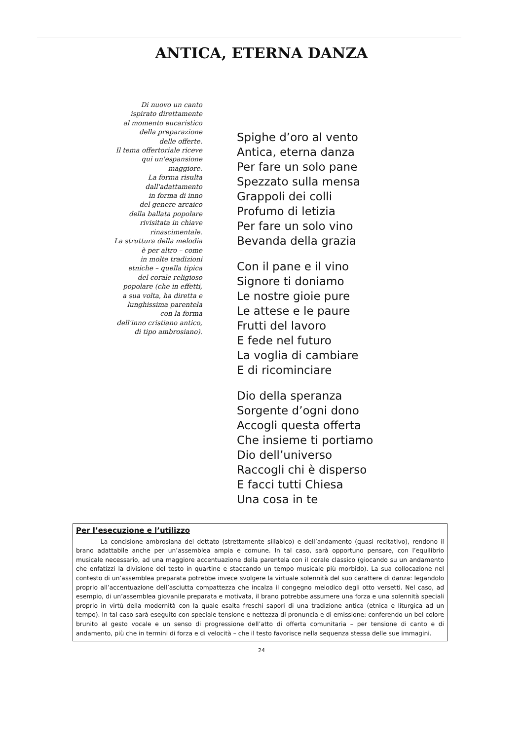ANTICA, ETERNA DANZA
Di nuovo un canto
ispirato direttamente
al momento eucaristico
della preparazione
delle offerte.
Il tema offertoriale riceve
qui un'espansione
maggiore.
La forma risulta
dall'adattamento
in forma di inno
del genere arcaico
della ballata popolare
rivisitata in chiave
rinascimentale.
La struttura della melodia
è per altro – come
in molte tradizioni
etniche – quella tipica
del corale religioso
popolare (che in effetti,
a sua volta, ha diretta e
lunghissima parentela
con la forma
dell'inno cristiano antico,
di tipo ambrosiano).
Spighe d’oro al vento
Antica, eterna danza
Per fare un solo pane
Spezzato sulla mensa
Grappoli dei colli
Profumo di letizia
Per fare un solo vino
Bevanda della grazia
Con il pane e il vino
Signore ti doniamo
Le nostre gioie pure
Le attese e le paure
Frutti del lavoro
E fede nel futuro
La voglia di cambiare
E di ricominciare
Dio della speranza
Sorgente d’ogni dono
Accogli questa offerta
Che insieme ti portiamo
Dio dell’universo
Raccogli chi è disperso
E facci tutti Chiesa
Una cosa in te
Per l’esecuzione e l’utilizzo
La concisione ambrosiana del dettato (strettamente sillabico) e dell’andamento (quasi recitativo), rendono il brano adattabile anche per un’assemblea ampia e comune. In tal caso, sarà opportuno pensare, con l’equilibrio musicale necessario, ad una maggiore accentuazione della parentela con il corale classico (giocando su un andamento che enfatizzi la divisione del testo in quartine e staccando un tempo musicale più morbido). La sua collocazione nel contesto di un’assemblea preparata potrebbe invece svolgere la virtuale solennità del suo carattere di danza: legandolo proprio all’accentuazione dell’asciutta compattezza che incalza il congegno melodico degli otto versetti. Nel caso, ad esempio, di un’assemblea giovanile preparata e motivata, il brano potrebbe assumere una forza e una solennità speciali proprio in virtù della modernità con la quale esalta freschi sapori di una tradizione antica (etnica e liturgica ad un tempo). In tal caso sarà eseguito con speciale tensione e nettezza di pronuncia e di emissione: conferendo un bel colore brunito al gesto vocale e un senso di progressione dell’atto di offerta comunitaria – per tensione di canto e di andamento, più che in termini di forza e di velocità – che il testo favorisce nella sequenza stessa delle sue immagini.
24